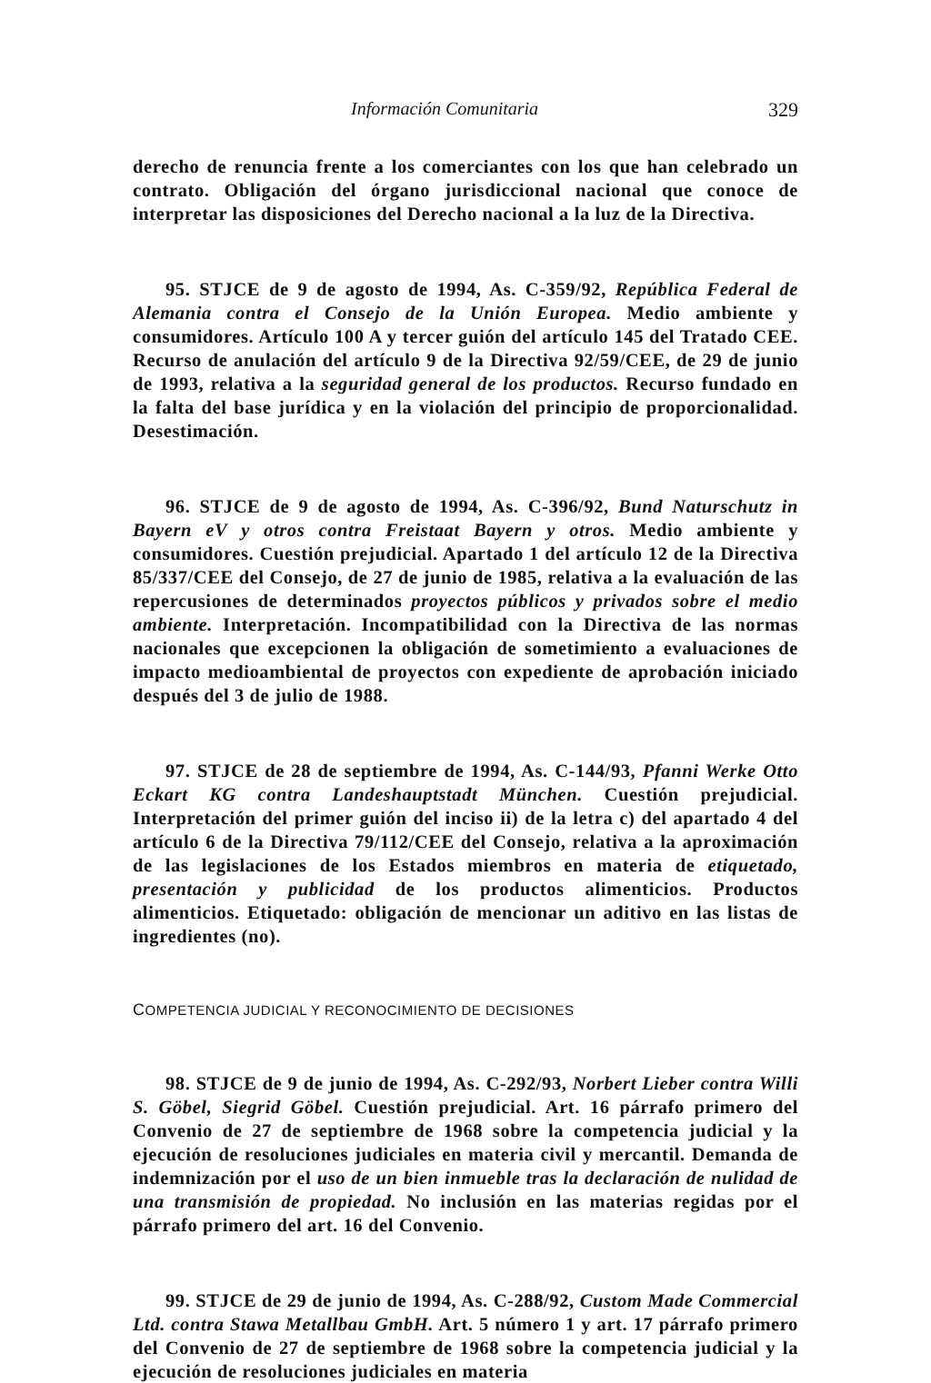Información Comunitaria 329
derecho de renuncia frente a los comerciantes con los que han celebrado un contrato. Obligación del órgano jurisdiccional nacional que conoce de interpretar las disposiciones del Derecho nacional a la luz de la Directiva.
95. STJCE de 9 de agosto de 1994, As. C-359/92, República Federal de Alemania contra el Consejo de la Unión Europea. Medio ambiente y consumidores. Artículo 100 A y tercer guión del artículo 145 del Tratado CEE. Recurso de anulación del artículo 9 de la Directiva 92/59/CEE, de 29 de junio de 1993, relativa a la seguridad general de los productos. Recurso fundado en la falta del base jurídica y en la violación del principio de proporcionalidad. Desestimación.
96. STJCE de 9 de agosto de 1994, As. C-396/92, Bund Naturschutz in Bayern eV y otros contra Freistaat Bayern y otros. Medio ambiente y consumidores. Cuestión prejudicial. Apartado 1 del artículo 12 de la Directiva 85/337/CEE del Consejo, de 27 de junio de 1985, relativa a la evaluación de las repercusiones de determinados proyectos públicos y privados sobre el medio ambiente. Interpretación. Incompatibilidad con la Directiva de las normas nacionales que excepcionen la obligación de sometimiento a evaluaciones de impacto medioambiental de proyectos con expediente de aprobación iniciado después del 3 de julio de 1988.
97. STJCE de 28 de septiembre de 1994, As. C-144/93, Pfanni Werke Otto Eckart KG contra Landeshauptstadt München. Cuestión prejudicial. Interpretación del primer guión del inciso ii) de la letra c) del apartado 4 del artículo 6 de la Directiva 79/112/CEE del Consejo, relativa a la aproximación de las legislaciones de los Estados miembros en materia de etiquetado, presentación y publicidad de los productos alimenticios. Productos alimenticios. Etiquetado: obligación de mencionar un aditivo en las listas de ingredientes (no).
COMPETENCIA JUDICIAL Y RECONOCIMIENTO DE DECISIONES
98. STJCE de 9 de junio de 1994, As. C-292/93, Norbert Lieber contra Willi S. Göbel, Siegrid Göbel. Cuestión prejudicial. Art. 16 párrafo primero del Convenio de 27 de septiembre de 1968 sobre la competencia judicial y la ejecución de resoluciones judiciales en materia civil y mercantil. Demanda de indemnización por el uso de un bien inmueble tras la declaración de nulidad de una transmisión de propiedad. No inclusión en las materias regidas por el párrafo primero del art. 16 del Convenio.
99. STJCE de 29 de junio de 1994, As. C-288/92, Custom Made Commercial Ltd. contra Stawa Metallbau GmbH. Art. 5 número 1 y art. 17 párrafo primero del Convenio de 27 de septiembre de 1968 sobre la competencia judicial y la ejecución de resoluciones judiciales en materia